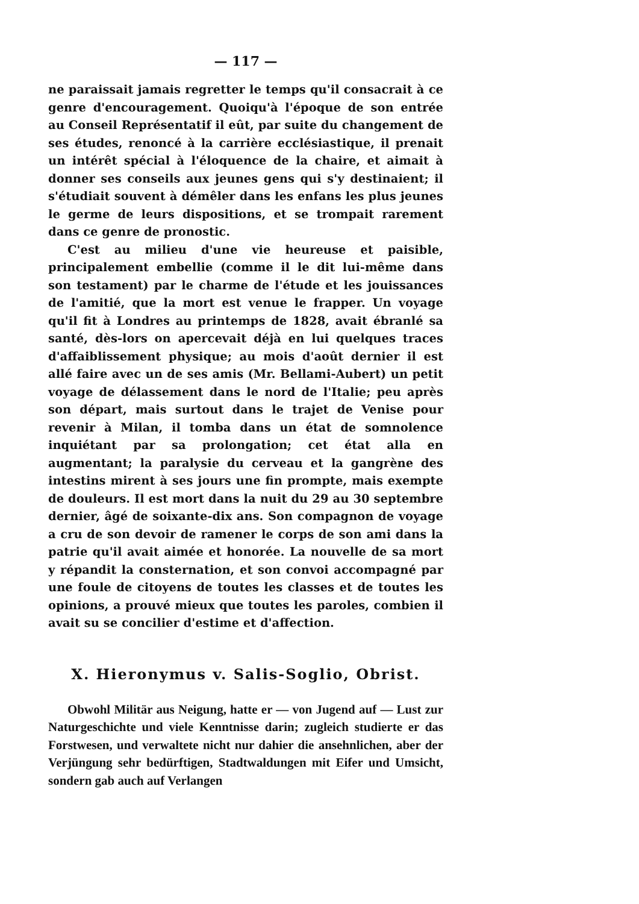— 117 —
ne paraissait jamais regretter le temps qu'il consacrait à ce genre d'encouragement. Quoiqu'à l'époque de son entrée au Conseil Représentatif il eût, par suite du changement de ses études, renoncé à la carrière ecclésiastique, il prenait un intérêt spécial à l'éloquence de la chaire, et aimait à donner ses conseils aux jeunes gens qui s'y destinaient; il s'étudiait souvent à démêler dans les enfans les plus jeunes le germe de leurs dispositions, et se trompait rarement dans ce genre de pronostic.
C'est au milieu d'une vie heureuse et paisible, principalement embellie (comme il le dit lui-même dans son testament) par le charme de l'étude et les jouissances de l'amitié, que la mort est venue le frapper. Un voyage qu'il fit à Londres au printemps de 1828, avait ébranlé sa santé, dès-lors on apercevait déjà en lui quelques traces d'affaiblissement physique; au mois d'août dernier il est allé faire avec un de ses amis (Mr. Bellami-Aubert) un petit voyage de délassement dans le nord de l'Italie; peu après son départ, mais surtout dans le trajet de Venise pour revenir à Milan, il tomba dans un état de somnolence inquiétant par sa prolongation; cet état alla en augmentant; la paralysie du cerveau et la gangrène des intestins mirent à ses jours une fin prompte, mais exempte de douleurs. Il est mort dans la nuit du 29 au 30 septembre dernier, âgé de soixante-dix ans. Son compagnon de voyage a cru de son devoir de ramener le corps de son ami dans la patrie qu'il avait aimée et honorée. La nouvelle de sa mort y répandit la consternation, et son convoi accompagné par une foule de citoyens de toutes les classes et de toutes les opinions, a prouvé mieux que toutes les paroles, combien il avait su se concilier d'estime et d'affection.
X. Hieronymus v. Salis-Soglio, Obrist.
Obwohl Militär aus Neigung, hatte er — von Jugend auf — Lust zur Naturgeschichte und viele Kenntnisse darin; zugleich studierte er das Forstwesen, und verwaltete nicht nur dahier die ansehnlichen, aber der Verjüngung sehr bedürftigen, Stadtwaldungen mit Eifer und Umsicht, sondern gab auch auf Verlangen